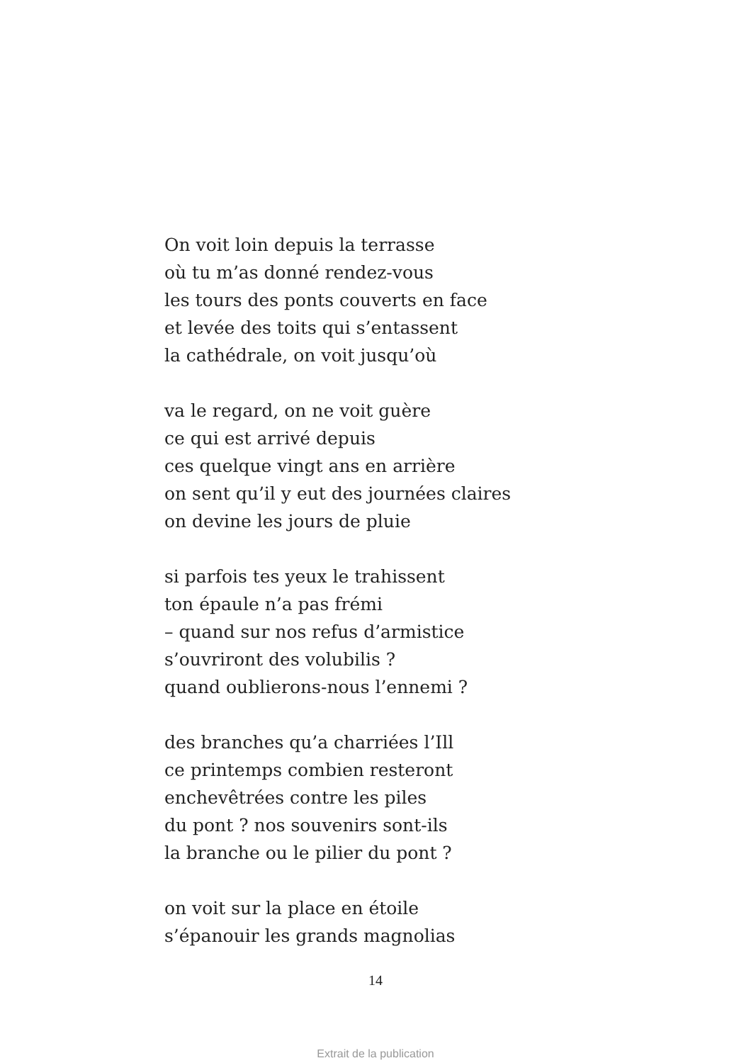On voit loin depuis la terrasse
où tu m’as donné rendez-vous
les tours des ponts couverts en face
et levée des toits qui s’entassent
la cathédrale, on voit jusqu’où
va le regard, on ne voit guère
ce qui est arrivé depuis
ces quelque vingt ans en arrière
on sent qu’il y eut des journées claires
on devine les jours de pluie
si parfois tes yeux le trahissent
ton épaule n’a pas frémi
– quand sur nos refus d’armistice
s’ouvriront des volubilis ?
quand oublierons-nous l’ennemi ?
des branches qu’a charriées l’Ill
ce printemps combien resteront
enchevêtrées contre les piles
du pont ? nos souvenirs sont-ils
la branche ou le pilier du pont ?
on voit sur la place en étoile
s’épanouir les grands magnolias
14
Extrait de la publication